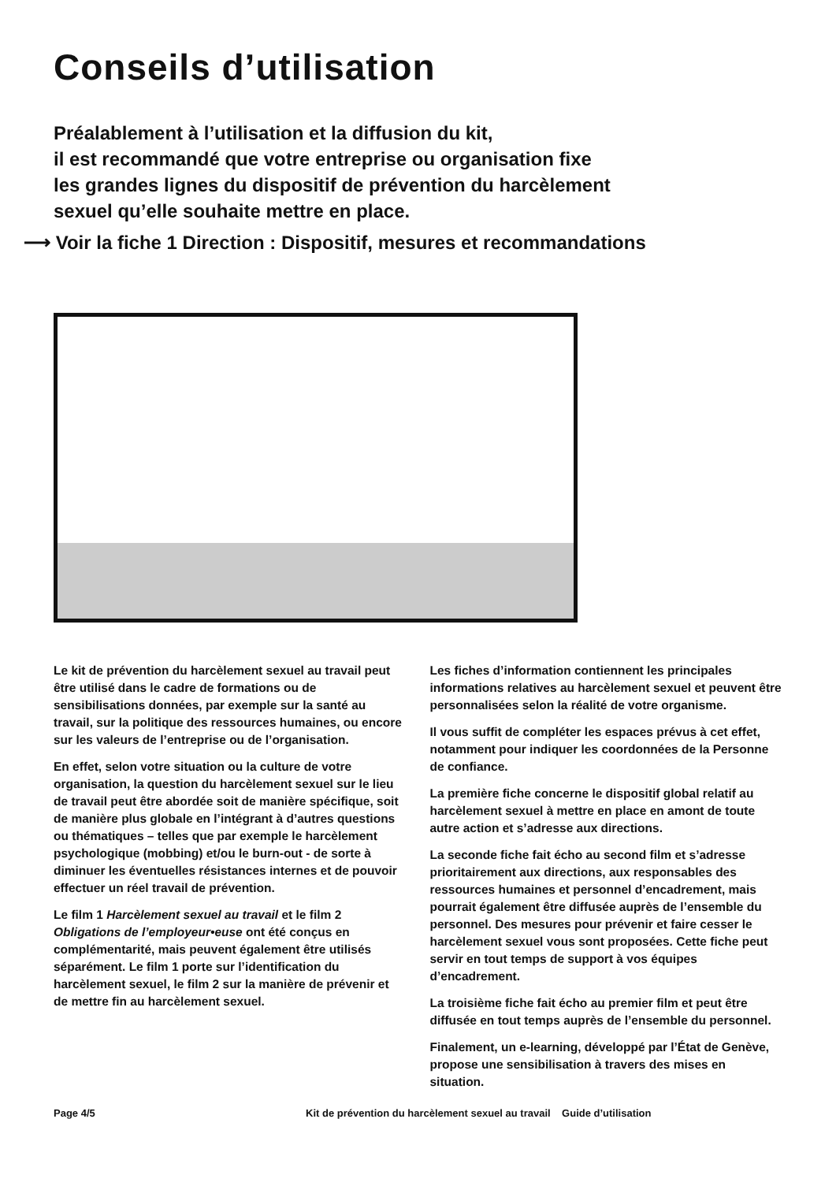Conseils d’utilisation
Préalablement à l’utilisation et la diffusion du kit,
il est recommandé que votre entreprise ou organisation fixe
les grandes lignes du dispositif de prévention du harcèlement
sexuel qu’elle souhaite mettre en place.
⟶ Voir la fiche 1 Direction : Dispositif, mesures et recommandations
Le kit de prévention du harcèlement sexuel au travail peut être utilisé dans le cadre de formations ou de sensibilisations données, par exemple sur la santé au travail, sur la politique des ressources humaines, ou encore sur les valeurs de l’entreprise ou de l’organisation.
En effet, selon votre situation ou la culture de votre organisation, la question du harcèlement sexuel sur le lieu de travail peut être abordée soit de manière spécifique, soit de manière plus globale en l’intégrant à d’autres questions ou thématiques – telles que par exemple le harcèlement psychologique (mobbing) et/ou le burn-out - de sorte à diminuer les éventuelles résistances internes et de pouvoir effectuer un réel travail de prévention.
Le film 1 Harcèlement sexuel au travail et le film 2 Obligations de l’employeur•euse ont été conçus en complémentarité, mais peuvent également être utilisés séparément. Le film 1 porte sur l’identification du harcèlement sexuel, le film 2 sur la manière de prévenir et de mettre fin au harcèlement sexuel.
Les fiches d’information contiennent les principales informations relatives au harcèlement sexuel et peuvent être personnalisées selon la réalité de votre organisme.
Il vous suffit de compléter les espaces prévus à cet effet, notamment pour indiquer les coordonnées de la Personne de confiance.
La première fiche concerne le dispositif global relatif au harcèlement sexuel à mettre en place en amont de toute autre action et s’adresse aux directions.
La seconde fiche fait écho au second film et s’adresse prioritairement aux directions, aux responsables des ressources humaines et personnel d’encadrement, mais pourrait également être diffusée auprès de l’ensemble du personnel. Des mesures pour prévenir et faire cesser le harcèlement sexuel vous sont proposées. Cette fiche peut servir en tout temps de support à vos équipes d’encadrement.
La troisième fiche fait écho au premier film et peut être diffusée en tout temps auprès de l’ensemble du personnel.
Finalement, un e-learning, développé par l’État de Genève, propose une sensibilisation à travers des mises en situation.
Page 4/5 Kit de prévention du harcèlement sexuel au travail Guide d’utilisation